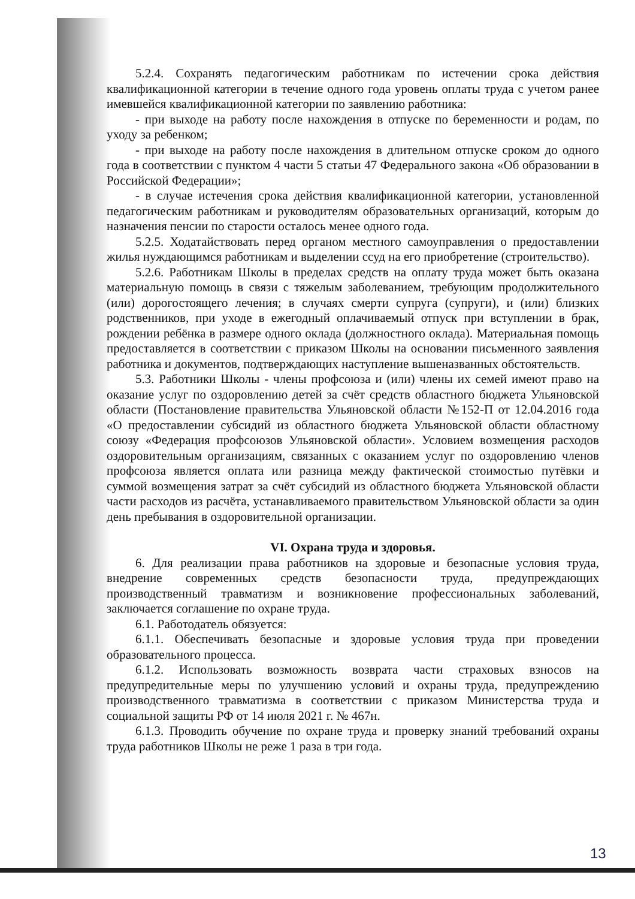5.2.4. Сохранять педагогическим работникам по истечении срока действия квалификационной категории в течение одного года уровень оплаты труда с учетом ранее имевшейся квалификационной категории по заявлению работника:
- при выходе на работу после нахождения в отпуске по беременности и родам, по уходу за ребенком;
- при выходе на работу после нахождения в длительном отпуске сроком до одного года в соответствии с пунктом 4 части 5 статьи 47 Федерального закона «Об образовании в Российской Федерации»;
- в случае истечения срока действия квалификационной категории, установленной педагогическим работникам и руководителям образовательных организаций, которым до назначения пенсии по старости осталось менее одного года.
5.2.5. Ходатайствовать перед органом местного самоуправления о предоставлении жилья нуждающимся работникам и выделении ссуд на его приобретение (строительство).
5.2.6. Работникам Школы в пределах средств на оплату труда может быть оказана материальную помощь в связи с тяжелым заболеванием, требующим продолжительного (или) дорогостоящего лечения; в случаях смерти супруга (супруги), и (или) близких родственников, при уходе в ежегодный оплачиваемый отпуск при вступлении в брак, рождении ребёнка в размере одного оклада (должностного оклада). Материальная помощь предоставляется в соответствии с приказом Школы на основании письменного заявления работника и документов, подтверждающих наступление вышеназванных обстоятельств.
5.3. Работники Школы - члены профсоюза и (или) члены их семей имеют право на оказание услуг по оздоровлению детей за счёт средств областного бюджета Ульяновской области (Постановление правительства Ульяновской области №152-П от 12.04.2016 года «О предоставлении субсидий из областного бюджета Ульяновской области областному союзу «Федерация профсоюзов Ульяновской области». Условием возмещения расходов оздоровительным организациям, связанных с оказанием услуг по оздоровлению членов профсоюза является оплата или разница между фактической стоимостью путёвки и суммой возмещения затрат за счёт субсидий из областного бюджета Ульяновской области части расходов из расчёта, устанавливаемого правительством Ульяновской области за один день пребывания в оздоровительной организации.
VI. Охрана труда и здоровья.
6. Для реализации права работников на здоровые и безопасные условия труда, внедрение современных средств безопасности труда, предупреждающих производственный травматизм и возникновение профессиональных заболеваний, заключается соглашение по охране труда.
6.1. Работодатель обязуется:
6.1.1. Обеспечивать безопасные и здоровые условия труда при проведении образовательного процесса.
6.1.2. Использовать возможность возврата части страховых взносов на предупредительные меры по улучшению условий и охраны труда, предупреждению производственного травматизма в соответствии с приказом Министерства труда и социальной защиты РФ от 14 июля 2021 г. № 467н.
6.1.3. Проводить обучение по охране труда и проверку знаний требований охраны труда работников Школы не реже 1 раза в три года.
13